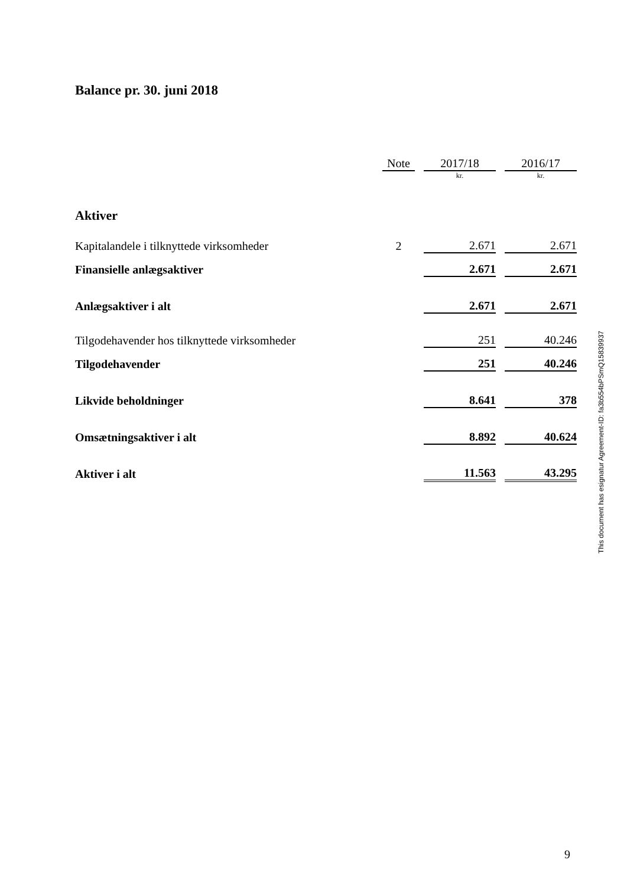Balance pr. 30. juni 2018
| | Note | | 2017/18 | | 2016/17 |
| --- | --- | --- | --- | --- | --- |
| | | | kr. | | kr. |
| Aktiver | | | | | |
| Kapitalandele i tilknyttede virksomheder | 2 | | 2.671 | | 2.671 |
| Finansielle anlægsaktiver | | | 2.671 | | 2.671 |
| Anlægsaktiver i alt | | | 2.671 | | 2.671 |
| Tilgodehavender hos tilknyttede virksomheder | | | 251 | | 40.246 |
| Tilgodehavender | | | 251 | | 40.246 |
| Likvide beholdninger | | | 8.641 | | 378 |
| Omsætningsaktiver i alt | | | 8.892 | | 40.624 |
| Aktiver i alt | | | 11.563 | | 43.295 |
This document has esignatur Agreement-ID: fa3b554bPSmQ15839937
9